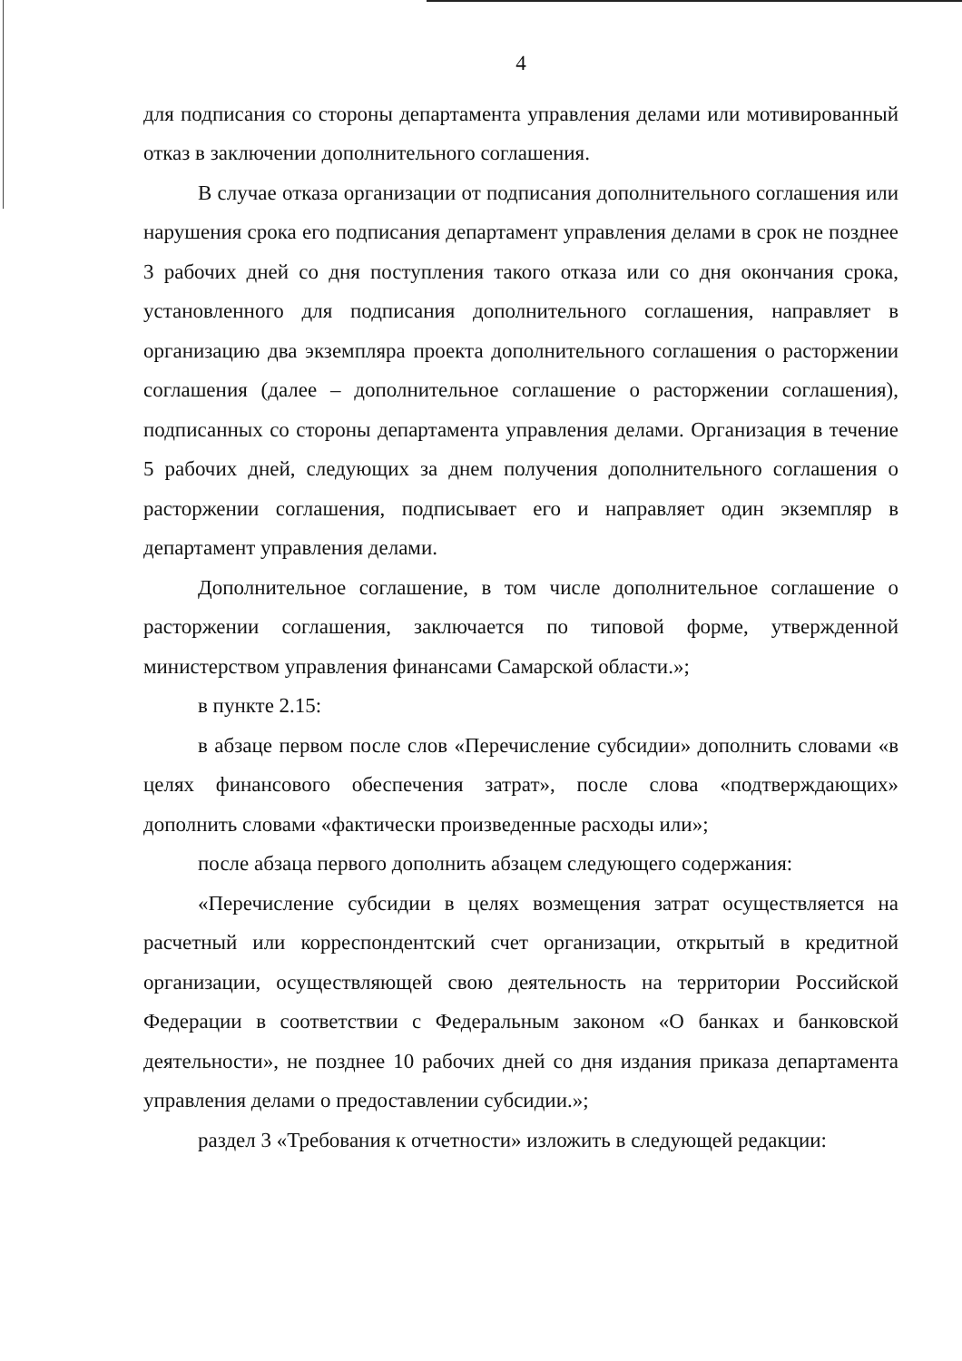4
для подписания со стороны департамента управления делами или мотивированный отказ в заключении дополнительного соглашения.
В случае отказа организации от подписания дополнительного соглашения или нарушения срока его подписания департамент управления делами в срок не позднее 3 рабочих дней со дня поступления такого отказа или со дня окончания срока, установленного для подписания дополнительного соглашения, направляет в организацию два экземпляра проекта дополнительного соглашения о расторжении соглашения (далее – дополнительное соглашение о расторжении соглашения), подписанных со стороны департамента управления делами. Организация в течение 5 рабочих дней, следующих за днем получения дополнительного соглашения о расторжении соглашения, подписывает его и направляет один экземпляр в департамент управления делами.
Дополнительное соглашение, в том числе дополнительное соглашение о расторжении соглашения, заключается по типовой форме, утвержденной министерством управления финансами Самарской области.»;
в пункте 2.15:
в абзаце первом после слов «Перечисление субсидии» дополнить словами «в целях финансового обеспечения затрат», после слова «подтверждающих» дополнить словами «фактически произведенные расходы или»;
после абзаца первого дополнить абзацем следующего содержания:
«Перечисление субсидии в целях возмещения затрат осуществляется на расчетный или корреспондентский счет организации, открытый в кредитной организации, осуществляющей свою деятельность на территории Российской Федерации в соответствии с Федеральным законом «О банках и банковской деятельности», не позднее 10 рабочих дней со дня издания приказа департамента управления делами о предоставлении субсидии.»;
раздел 3 «Требования к отчетности» изложить в следующей редакции: